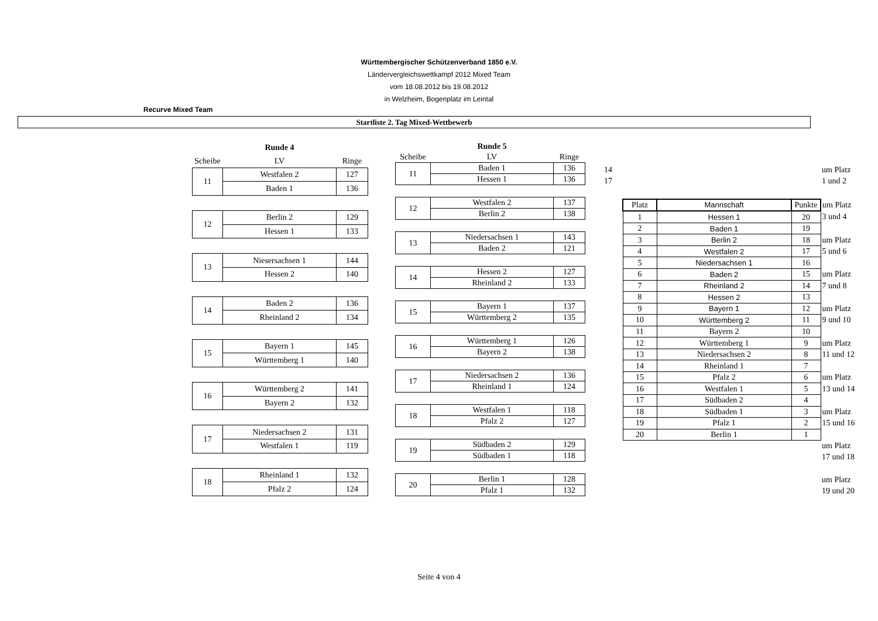Württembergischer Schützenverband 1850 e.V.
Ländervergleichswettkampf 2012 Mixed Team
vom 18.08.2012 bis 19.08.2012
in Welzheim, Bogenplatz im Leintal
Recurve Mixed Team
Startliste 2. Tag Mixed-Wettbewerb
| | Runde 4 | |
| --- | --- | --- |
| Scheibe | LV | Ringe |
| 11 | Westfalen 2 | 127 |
| | Baden 1 | 136 |
| 12 | Berlin 2 | 129 |
| | Hessen 1 | 133 |
| 13 | Niesersachsen 1 | 144 |
| | Hessen 2 | 140 |
| 14 | Baden 2 | 136 |
| | Rheinland 2 | 134 |
| 15 | Bayern 1 | 145 |
| | Württemberg 1 | 140 |
| 16 | Württemberg 2 | 141 |
| | Bayern 2 | 132 |
| 17 | Niedersachsen 2 | 131 |
| | Westfalen 1 | 119 |
| 18 | Rheinland 1 | 132 |
| | Pfalz 2 | 124 |
| | Runde 5 | |
| --- | --- | --- |
| Scheibe | LV | Ringe |
| 11 | Baden 1 | 136 |
| | Hessen 1 | 136 |
| 12 | Westfalen 2 | 137 |
| | Berlin 2 | 138 |
| 13 | Niedersachsen 1 | 143 |
| | Baden 2 | 121 |
| 14 | Hessen 2 | 127 |
| | Rheinland 2 | 133 |
| 15 | Bayern 1 | 137 |
| | Württemberg 2 | 135 |
| 16 | Württemberg 1 | 126 |
| | Bayern 2 | 138 |
| 17 | Niedersachsen 2 | 136 |
| | Rheinland 1 | 124 |
| 18 | Westfalen 1 | 118 |
| | Pfalz 2 | 127 |
| 19 | Südbaden 2 | 129 |
| | Südbaden 1 | 118 |
| 20 | Berlin 1 | 128 |
| | Pfalz 1 | 132 |
| 14 | | | | um Platz |
| 17 | | | | 1 und 2 |
| | Platz | Mannschaft | Punkte | um Platz |
| | 1 | Hessen 1 | 20 | 3 und 4 |
| | 2 | Baden 1 | 19 | |
| | 3 | Berlin 2 | 18 | um Platz |
| | 4 | Westfalen 2 | 17 | 5 und 6 |
| | 5 | Niedersachsen 1 | 16 | |
| | 6 | Baden 2 | 15 | um Platz |
| | 7 | Rheinland 2 | 14 | 7 und 8 |
| | 8 | Hessen 2 | 13 | |
| | 9 | Bayern 1 | 12 | um Platz |
| | 10 | Württemberg 2 | 11 | 9 und 10 |
| | 11 | Bayern 2 | 10 | |
| | 12 | Württemberg 1 | 9 | um Platz |
| | 13 | Niedersachsen 2 | 8 | 11 und 12 |
| | 14 | Rheinland 1 | 7 | |
| | 15 | Pfalz 2 | 6 | um Platz |
| | 16 | Westfalen 1 | 5 | 13 und 14 |
| | 17 | Südbaden 2 | 4 | |
| | 18 | Südbaden 1 | 3 | um Platz |
| | 19 | Pfalz 1 | 2 | 15 und 16 |
| | 20 | Berlin 1 | 1 | |
| | | | | um Platz |
| | | | | 17 und 18 |
| | | | | um Platz |
| | | | | 19 und 20 |
Seite 4 von 4